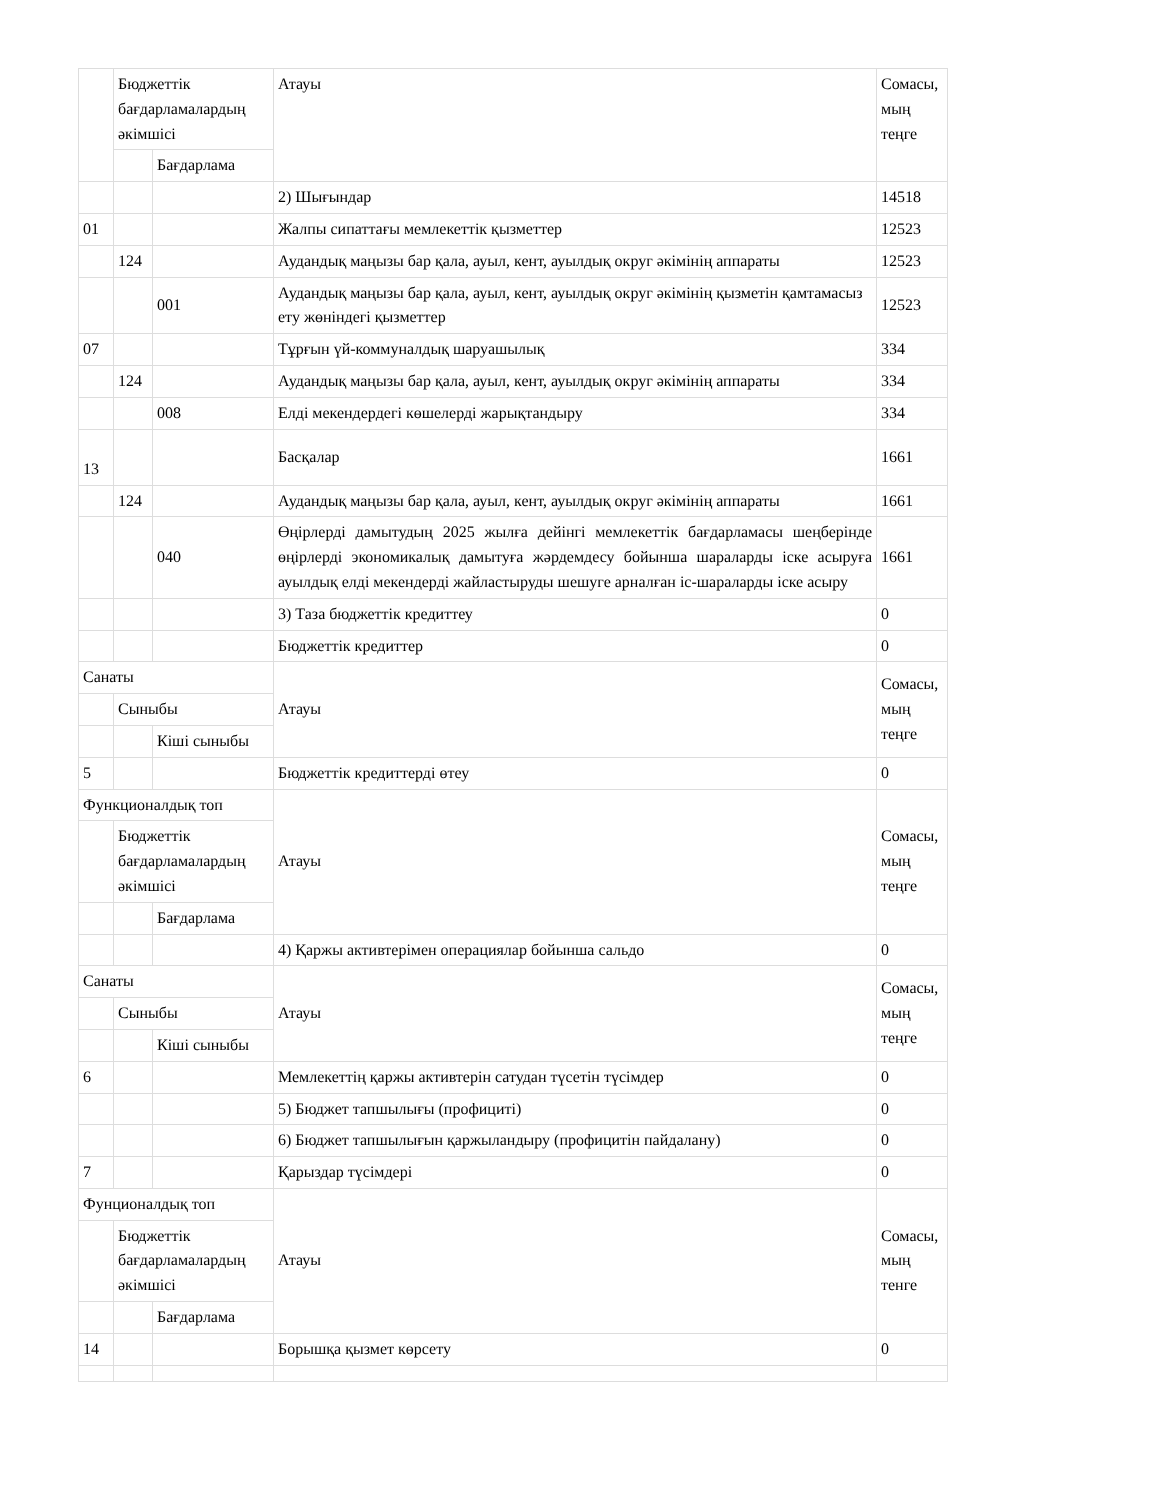| | Бюджеттік бағдарламалардың әкімшісі | | Атауы | Сомасы, мың теңге |
| | | Бағдарлама | | |
| | | | 2) Шығындар | 14518 |
| 01 | | | Жалпы сипаттағы мемлекеттік қызметтер | 12523 |
| | 124 | | Аудандық маңызы бар қала, ауыл, кент, ауылдық округ әкімінің аппараты | 12523 |
| | | 001 | Аудандық маңызы бар қала, ауыл, кент, ауылдық округ әкімінің қызметін қамтамасыз ету жөніндегі қызметтер | 12523 |
| 07 | | | Тұрғын үй-коммуналдық шаруашылық | 334 |
| | 124 | | Аудандық маңызы бар қала, ауыл, кент, ауылдық округ әкімінің аппараты | 334 |
| | | 008 | Елді мекендердегі көшелерді жарықтандыру | 334 |
| 13 | | | Басқалар | 1661 |
| | 124 | | Аудандық маңызы бар қала, ауыл, кент, ауылдық округ әкімінің аппараты | 1661 |
| | | 040 | Өңірлерді дамытудың 2025 жылға дейінгі мемлекеттік бағдарламасы шеңберінде өңірлерді экономикалық дамытуға жәрдемдесу бойынша шараларды іске асыруға ауылдық елді мекендерді жайластыруды шешуге арналған іс-шараларды іске асыру | 1661 |
| | | | 3) Таза бюджеттік кредиттеу | 0 |
| | | | Бюджеттік кредиттер | 0 |
| Санаты | | | Атауы | Сомасы, мың теңге |
| | Сыныбы | | | |
| | | Кіші сыныбы | | |
| 5 | | | Бюджеттік кредиттерді өтеу | 0 |
| Функционалдық топ | | | Атауы | Сомасы, мың теңге |
| | Бюджеттік бағдарламалардың әкімшісі | | | |
| | | Бағдарлама | | |
| | | | 4) Қаржы активтерімен операциялар бойынша сальдо | 0 |
| Санаты | | | Атауы | Сомасы, мың теңге |
| | Сыныбы | | | |
| | | Кіші сыныбы | | |
| 6 | | | Мемлекеттің қаржы активтерін сатудан түсетін түсімдер | 0 |
| | | | 5) Бюджет тапшылығы (профициті) | 0 |
| | | | 6) Бюджет тапшылығын қаржыландыру (профицитін пайдалану) | 0 |
| 7 | | | Қарыздар түсімдері | 0 |
| Фунционалдық топ | | | Атауы | Сомасы, мың тенге |
| | Бюджеттік бағдарламалардың әкімшісі | | | |
| | | Бағдарлама | | |
| 14 | | | Борышқа қызмет көрсету | 0 |